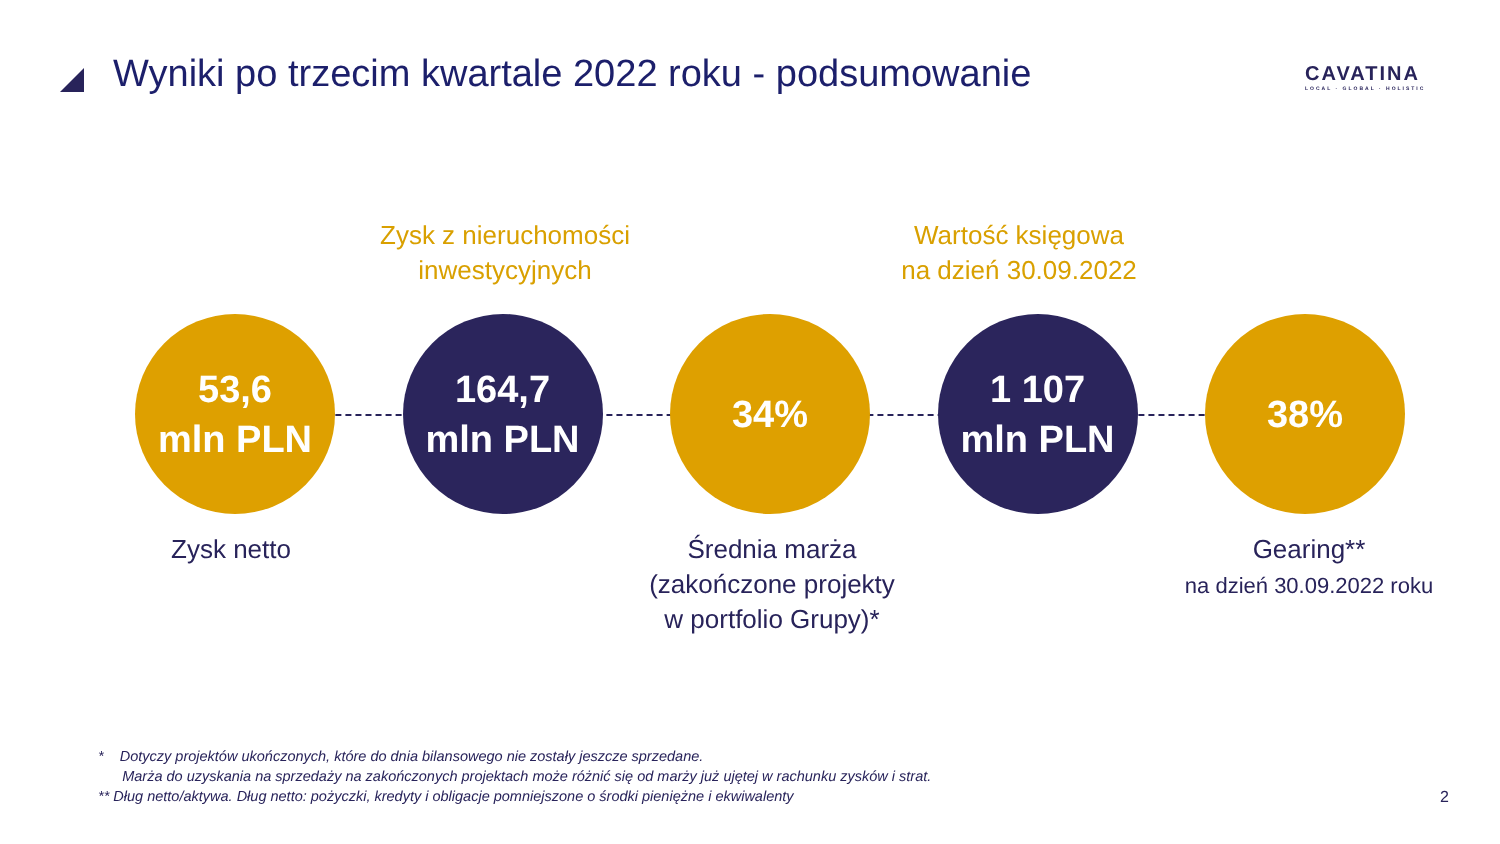Wyniki po trzecim kwartale 2022 roku - podsumowanie
CAVATINA
LOCAL · GLOBAL · HOLISTIC
Zysk z nieruchomości
inwestycyjnych
Wartość księgowa
na dzień 30.09.2022
53,6
mln PLN
164,7
mln PLN
34%
1 107
mln PLN
38%
Zysk netto
Średnia marża
(zakończone projekty
w portfolio Grupy)*
Gearing**
na dzień 30.09.2022 roku
* Dotyczy projektów ukończonych, które do dnia bilansowego nie zostały jeszcze sprzedane.
Marża do uzyskania na sprzedaży na zakończonych projektach może różnić się od marży już ujętej w rachunku zysków i strat.
** Dług netto/aktywa. Dług netto: pożyczki, kredyty i obligacje pomniejszone o środki pieniężne i ekwiwalenty
2